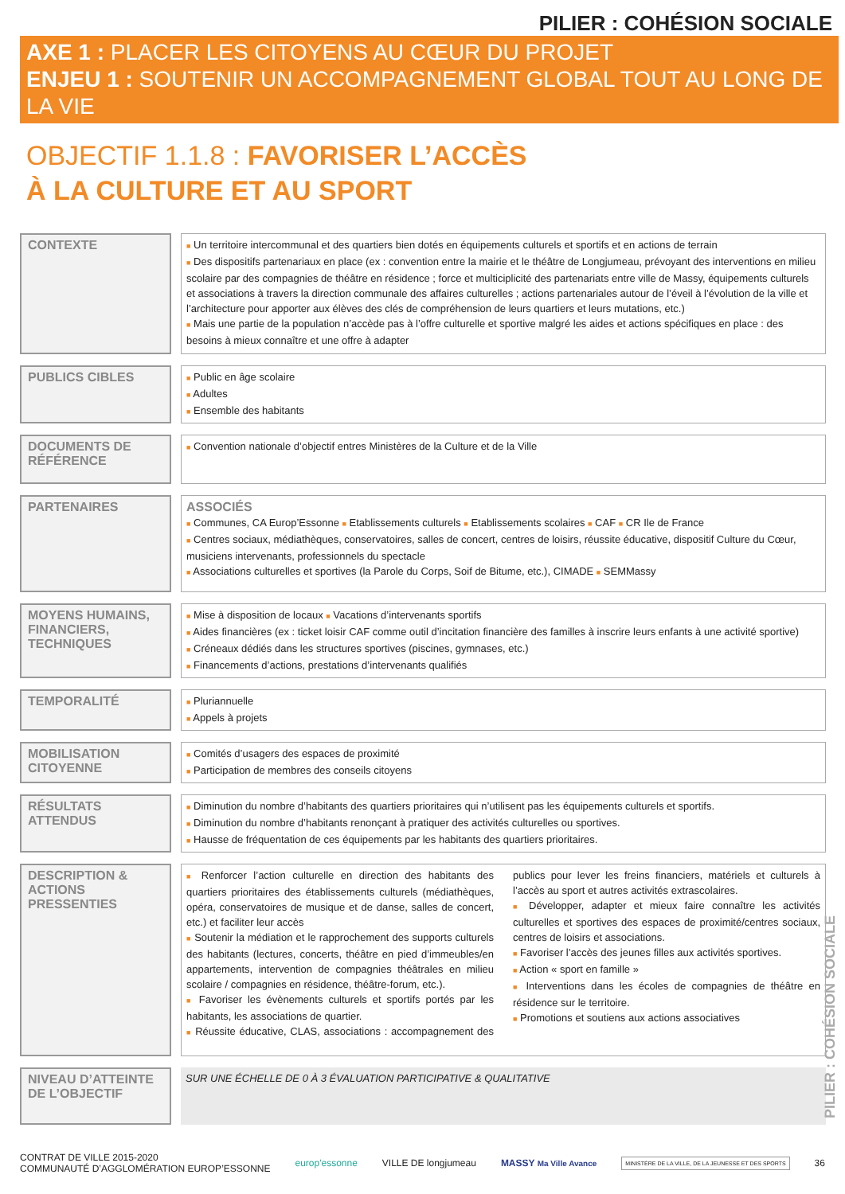PILIER : COHÉSION SOCIALE
AXE 1 : PLACER LES CITOYENS AU CŒUR DU PROJET
ENJEU 1 : SOUTENIR UN ACCOMPAGNEMENT GLOBAL TOUT AU LONG DE LA VIE
OBJECTIF 1.1.8 : FAVORISER L’ACCÈS
À LA CULTURE ET AU SPORT
| CONTEXTE | ■ Un territoire intercommunal et des quartiers bien dotés en équipements culturels et sportifs et en actions de terrain ■ Des dispositifs partenariaux en place (ex : convention entre la mairie et le théâtre de Longjumeau, prévoyant des interventions en milieu scolaire par des compagnies de théâtre en résidence ; force et multiciplicité des partenariats entre ville de Massy, équipements culturels et associations à travers la direction communale des affaires culturelles ; actions partenariales autour de l’éveil à l’évolution de la ville et l’architecture pour apporter aux élèves des clés de compréhension de leurs quartiers et leurs mutations, etc.) ■ Mais une partie de la population n’accède pas à l’offre culturelle et sportive malgré les aides et actions spécifiques en place : des besoins à mieux connaître et une offre à adapter |
| PUBLICS CIBLES | ■ Public en âge scolaire ■ Adultes ■ Ensemble des habitants |
| DOCUMENTS DE RÉFÉRENCE | ■ Convention nationale d’objectif entres Ministères de la Culture et de la Ville |
| PARTENAIRES | ASSOCIÉS ■ Communes, CA Europ’Essonne ■ Etablissements culturels ■ Etablissements scolaires ■ CAF ■ CR Ile de France ■ Centres sociaux, médiathèques, conservatoires, salles de concert, centres de loisirs, réussite éducative, dispositif Culture du Cœur, musiciens intervenants, professionnels du spectacle ■ Associations culturelles et sportives (la Parole du Corps, Soif de Bitume, etc.), CIMADE ■ SEMMassy |
| MOYENS HUMAINS, FINANCIERS, TECHNIQUES | ■ Mise à disposition de locaux ■ Vacations d’intervenants sportifs ■ Aides financières (ex : ticket loisir CAF comme outil d’incitation financière des familles à inscrire leurs enfants à une activité sportive) ■ Créneaux dédiés dans les structures sportives (piscines, gymnases, etc.) ■ Financements d’actions, prestations d’intervenants qualifiés |
| TEMPORALITÉ | ■ Pluriannuelle ■ Appels à projets |
| MOBILISATION CITOYENNE | ■ Comités d’usagers des espaces de proximité ■ Participation de membres des conseils citoyens |
| RÉSULTATS ATTENDUS | ■ Diminution du nombre d’habitants des quartiers prioritaires qui n’utilisent pas les équipements culturels et sportifs. ■ Diminution du nombre d’habitants renonçant à pratiquer des activités culturelles ou sportives. ■ Hausse de fréquentation de ces équipements par les habitants des quartiers prioritaires. |
| DESCRIPTION & ACTIONS PRESSENTIES | ■ Renforcer l’action culturelle en direction des habitants des quartiers prioritaires des établissements culturels (médiathèques, opéra, conservatoires de musique et de danse, salles de concert, etc.) et faciliter leur accès ■ Soutenir la médiation et le rapprochement des supports culturels des habitants (lectures, concerts, théâtre en pied d’immeubles/en appartements, intervention de compagnies théâtrales en milieu scolaire / compagnies en résidence, théâtre-forum, etc.). ■ Favoriser les évènements culturels et sportifs portés par les habitants, les associations de quartier. ■ Réussite éducative, CLAS, associations : accompagnement des publics pour lever les freins financiers, matériels et culturels à l’accès au sport et autres activités extrascolaires. ■ Développer, adapter et mieux faire connaître les activités culturelles et sportives des espaces de proximité/centres sociaux, centres de loisirs et associations. ■ Favoriser l’accès des jeunes filles aux activités sportives. ■ Action « sport en famille » ■ Interventions dans les écoles de compagnies de théâtre en résidence sur le territoire. ■ Promotions et soutiens aux actions associatives |
| NIVEAU D’ATTEINTE DE L’OBJECTIF | SUR UNE ÉCHELLE DE 0 À 3 ÉVALUATION PARTICIPATIVE & QUALITATIVE |
PILIER : COHÉSION SOCIALE
CONTRAT DE VILLE 2015-2020
COMMUNAUTÉ D’AGGLOMÉRATION EUROP’ESSONNE
europ'essonne VILLE DE longjumeau MASSY Ma Ville Avance
MINISTÈRE DE LA VILLE, DE LA JEUNESSE ET DES SPORTS
36